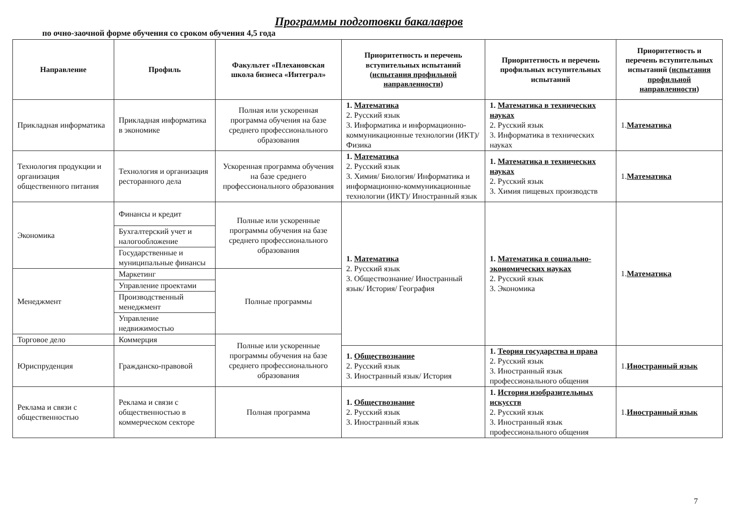Программы подготовки бакалавров
по очно-заочной форме обучения со сроком обучения 4,5 года
| Направление | Профиль | Факультет «Плехановская школа бизнеса «Интеграл» | Приоритетность и перечень вступительных испытаний ( испытания профильной направленности ) | Приоритетность и перечень профильных вступительных испытаний | Приоритетность и перечень вступительных испытаний ( испытания профильной направленности ) |
| --- | --- | --- | --- | --- | --- |
| Прикладная информатика | Прикладная информатика в экономике | Полная или ускоренная программа обучения на базе среднего профессионального образования | 1. Математика 2. Русский язык 3. Информатика и информационно-коммуникационные технологии (ИКТ)/ Физика | 1. Математика в технических науках 2. Русский язык 3. Информатика в технических науках | 1. Математика |
| Технология продукции и организация общественного питания | Технология и организация ресторанного дела | Ускоренная программа обучения на базе среднего профессионального образования | 1. Математика 2. Русский язык 3. Химия/ Биология/ Информатика и информационно-коммуникационные технологии (ИКТ)/ Иностранный язык | 1. Математика в технических науках 2. Русский язык 3. Химия пищевых производств | 1. Математика |
| Экономика | Финансы и кредит | Полные или ускоренные программы обучения на базе среднего профессионального образования | 1. Математика 2. Русский язык 3. Обществознание/ Иностранный язык/ История/ География | 1. Математика в социально-экономических науках 2. Русский язык 3. Экономика | 1. Математика |
| | Бухгалтерский учет и налогообложение | | | | |
| | Государственные и муниципальные финансы | | | | |
| Менеджмент | Маркетинг | Полные программы | | | |
| | Управление проектами | | | | |
| | Производственный менеджмент | | | | |
| | Управление недвижимостью | | | | |
| Торговое дело | Коммерция | Полные или ускоренные программы обучения на базе среднего профессионального образования | | | |
| Юриспруденция | Гражданско-правовой | | 1. Обществознание 2. Русский язык 3. Иностранный язык/ История | 1. Теория государства и права 2. Русский язык 3. Иностранный язык профессионального общения | 1. Иностранный язык |
| Реклама и связи с общественностью | Реклама и связи с общественностью в коммерческом секторе | Полная программа | 1. Обществознание 2. Русский язык 3. Иностранный язык | 1. История изобразительных искусств 2. Русский язык 3. Иностранный язык профессионального общения | 1. Иностранный язык |
7